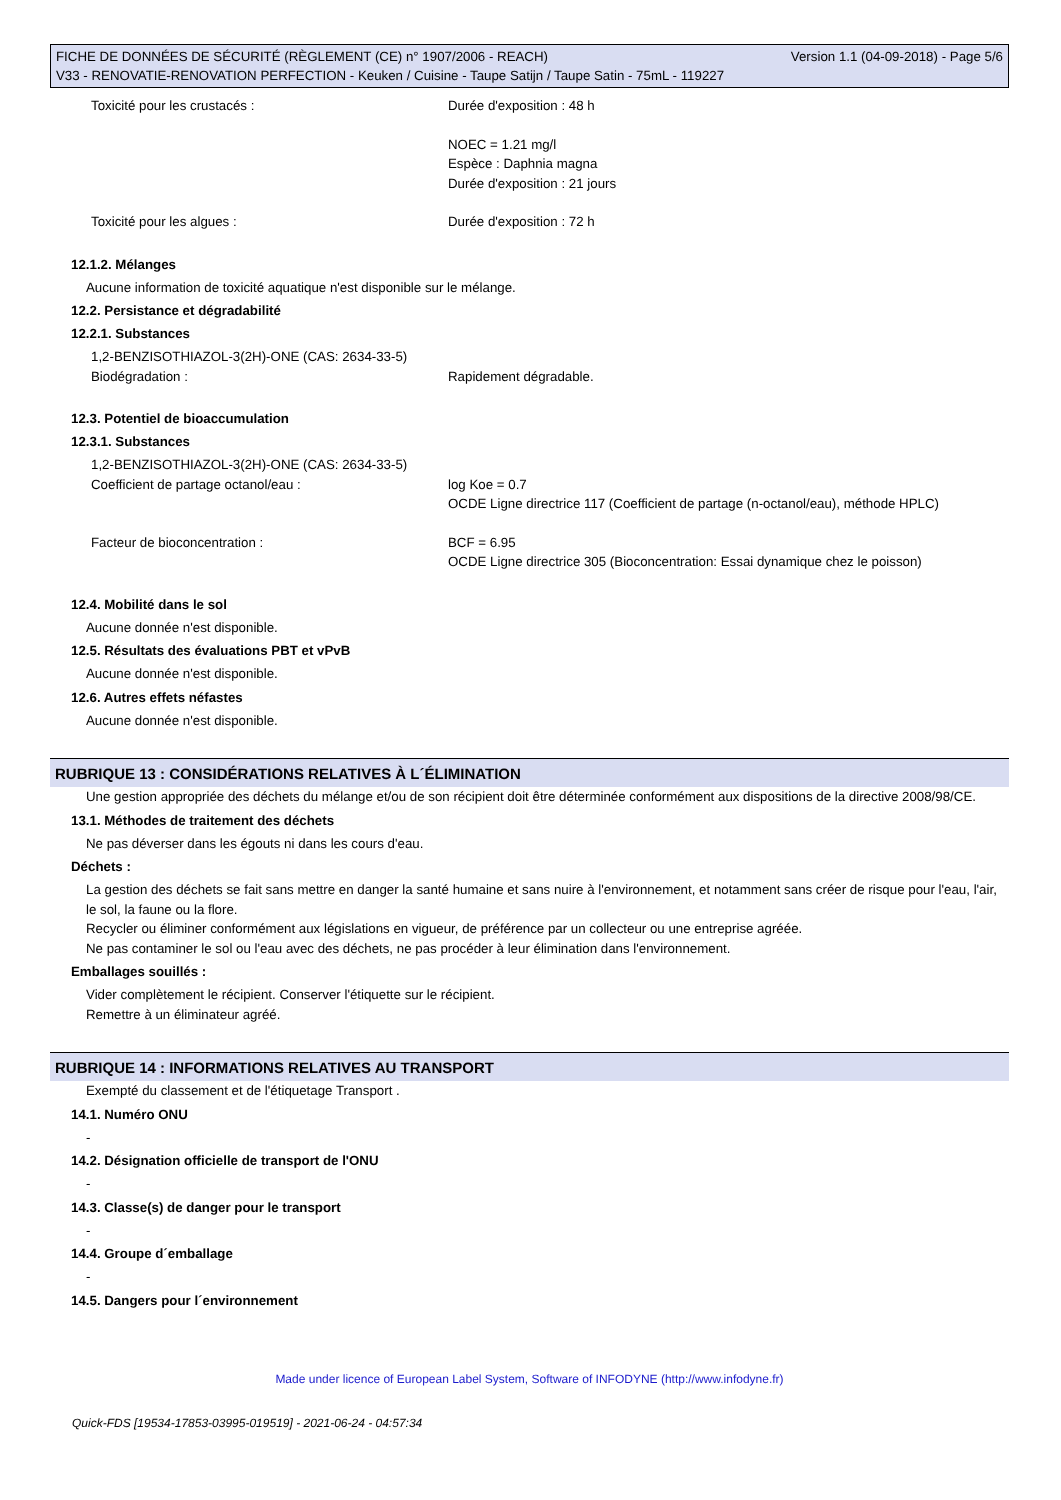FICHE DE DONNÉES DE SÉCURITÉ (RÈGLEMENT (CE) n° 1907/2006 - REACH) Version 1.1 (04-09-2018) - Page 5/6
V33 - RENOVATIE-RENOVATION PERFECTION - Keuken / Cuisine - Taupe Satijn / Taupe Satin - 75mL - 119227
Toxicité pour les crustacés : Durée d'exposition : 48 h
NOEC = 1.21 mg/l
Espèce : Daphnia magna
Durée d'exposition : 21 jours
Toxicité pour les algues : Durée d'exposition : 72 h
12.1.2. Mélanges
Aucune information de toxicité aquatique n'est disponible sur le mélange.
12.2. Persistance et dégradabilité
12.2.1. Substances
1,2-BENZISOTHIAZOL-3(2H)-ONE (CAS: 2634-33-5)
Biodégradation : Rapidement dégradable.
12.3. Potentiel de bioaccumulation
12.3.1. Substances
1,2-BENZISOTHIAZOL-3(2H)-ONE (CAS: 2634-33-5)
Coefficient de partage octanol/eau : log Koe = 0.7
OCDE Ligne directrice 117 (Coefficient de partage (n-octanol/eau), méthode HPLC)
Facteur de bioconcentration : BCF = 6.95
OCDE Ligne directrice 305 (Bioconcentration: Essai dynamique chez le poisson)
12.4. Mobilité dans le sol
Aucune donnée n'est disponible.
12.5. Résultats des évaluations PBT et vPvB
Aucune donnée n'est disponible.
12.6. Autres effets néfastes
Aucune donnée n'est disponible.
RUBRIQUE 13 : CONSIDÉRATIONS RELATIVES À L´ÉLIMINATION
Une gestion appropriée des déchets du mélange et/ou de son récipient doit être déterminée conformément aux dispositions de la directive 2008/98/CE.
13.1. Méthodes de traitement des déchets
Ne pas déverser dans les égouts ni dans les cours d'eau.
Déchets :
La gestion des déchets se fait sans mettre en danger la santé humaine et sans nuire à l'environnement, et notamment sans créer de risque pour l'eau, l'air, le sol, la faune ou la flore.
Recycler ou éliminer conformément aux législations en vigueur, de préférence par un collecteur ou une entreprise agréée.
Ne pas contaminer le sol ou l'eau avec des déchets, ne pas procéder à leur élimination dans l'environnement.
Emballages souillés :
Vider complètement le récipient. Conserver l'étiquette sur le récipient.
Remettre à un éliminateur agréé.
RUBRIQUE 14 : INFORMATIONS RELATIVES AU TRANSPORT
Exempté du classement et de l'étiquetage Transport .
14.1. Numéro ONU
-
14.2. Désignation officielle de transport de l'ONU
-
14.3. Classe(s) de danger pour le transport
-
14.4. Groupe d´emballage
-
14.5. Dangers pour l´environnement
Made under licence of European Label System, Software of INFODYNE (http://www.infodyne.fr)
Quick-FDS [19534-17853-03995-019519] - 2021-06-24 - 04:57:34